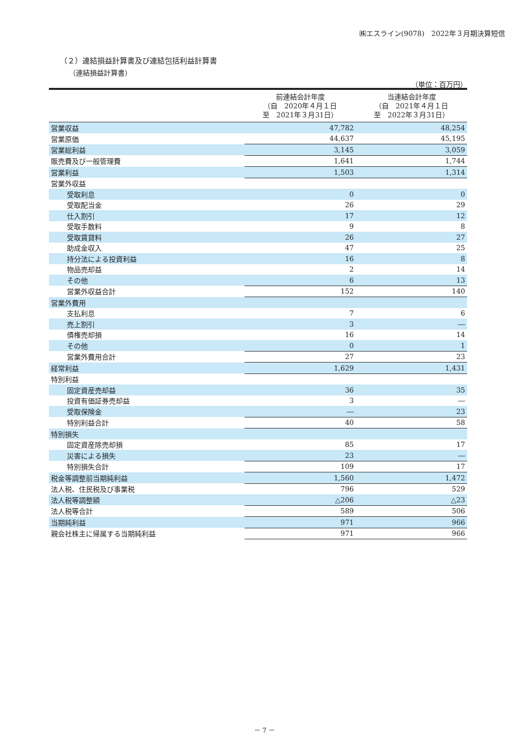㈱エスライン(9078)　2022年３月期決算短信
（２）連結損益計算書及び連結包括利益計算書
（連結損益計算書）
（単位：百万円）
| | 前連結会計年度 （自 2020年４月１日 至 2021年３月31日） | 当連結会計年度 （自 2021年４月１日 至 2022年３月31日） |
| --- | --- | --- |
| 営業収益 | 47,782 | 48,254 |
| 営業原価 | 44,637 | 45,195 |
| 営業総利益 | 3,145 | 3,059 |
| 販売費及び一般管理費 | 1,641 | 1,744 |
| 営業利益 | 1,503 | 1,314 |
| 営業外収益 | | |
| 受取利息 | 0 | 0 |
| 受取配当金 | 26 | 29 |
| 仕入割引 | 17 | 12 |
| 受取手数料 | 9 | 8 |
| 受取賃貸料 | 26 | 27 |
| 助成金収入 | 47 | 25 |
| 持分法による投資利益 | 16 | 8 |
| 物品売却益 | 2 | 14 |
| その他 | 6 | 13 |
| 営業外収益合計 | 152 | 140 |
| 営業外費用 | | |
| 支払利息 | 7 | 6 |
| 売上割引 | 3 | ― |
| 債権売却損 | 16 | 14 |
| その他 | 0 | 1 |
| 営業外費用合計 | 27 | 23 |
| 経常利益 | 1,629 | 1,431 |
| 特別利益 | | |
| 固定資産売却益 | 36 | 35 |
| 投資有価証券売却益 | 3 | ― |
| 受取保険金 | ― | 23 |
| 特別利益合計 | 40 | 58 |
| 特別損失 | | |
| 固定資産除売却損 | 85 | 17 |
| 災害による損失 | 23 | ― |
| 特別損失合計 | 109 | 17 |
| 税金等調整前当期純利益 | 1,560 | 1,472 |
| 法人税、住民税及び事業税 | 796 | 529 |
| 法人税等調整額 | △206 | △23 |
| 法人税等合計 | 589 | 506 |
| 当期純利益 | 971 | 966 |
| 親会社株主に帰属する当期純利益 | 971 | 966 |
－ 7 －